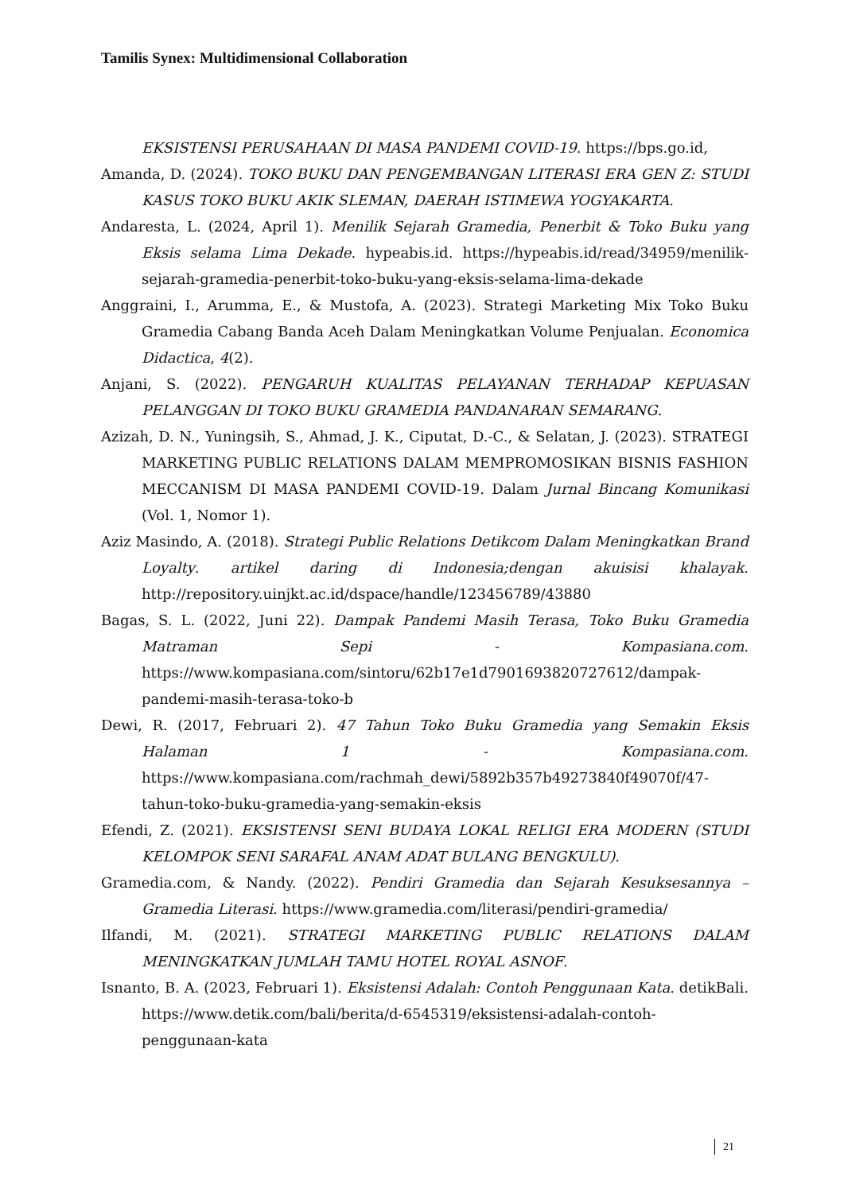Tamilis Synex: Multidimensional Collaboration
EKSISTENSI PERUSAHAAN DI MASA PANDEMI COVID-19. https://bps.go.id,
Amanda, D. (2024). TOKO BUKU DAN PENGEMBANGAN LITERASI ERA GEN Z: STUDI KASUS TOKO BUKU AKIK SLEMAN, DAERAH ISTIMEWA YOGYAKARTA.
Andaresta, L. (2024, April 1). Menilik Sejarah Gramedia, Penerbit & Toko Buku yang Eksis selama Lima Dekade. hypeabis.id. https://hypeabis.id/read/34959/menilik- sejarah-gramedia-penerbit-toko-buku-yang-eksis-selama-lima-dekade
Anggraini, I., Arumma, E., & Mustofa, A. (2023). Strategi Marketing Mix Toko Buku Gramedia Cabang Banda Aceh Dalam Meningkatkan Volume Penjualan. Economica Didactica, 4(2).
Anjani, S. (2022). PENGARUH KUALITAS PELAYANAN TERHADAP KEPUASAN PELANGGAN DI TOKO BUKU GRAMEDIA PANDANARAN SEMARANG.
Azizah, D. N., Yuningsih, S., Ahmad, J. K., Ciputat, D.-C., & Selatan, J. (2023). STRATEGI MARKETING PUBLIC RELATIONS DALAM MEMPROMOSIKAN BISNIS FASHION MECCANISM DI MASA PANDEMI COVID-19. Dalam Jurnal Bincang Komunikasi (Vol. 1, Nomor 1).
Aziz Masindo, A. (2018). Strategi Public Relations Detikcom Dalam Meningkatkan Brand Loyalty. artikel daring di Indonesia;dengan akuisisi khalayak. http://repository.uinjkt.ac.id/dspace/handle/123456789/43880
Bagas, S. L. (2022, Juni 22). Dampak Pandemi Masih Terasa, Toko Buku Gramedia Matraman Sepi - Kompasiana.com. https://www.kompasiana.com/sintoru/62b17e1d7901693820727612/dampak-pandemi-masih-terasa-toko-b
Dewi, R. (2017, Februari 2). 47 Tahun Toko Buku Gramedia yang Semakin Eksis Halaman 1 - Kompasiana.com. https://www.kompasiana.com/rachmah_dewi/5892b357b49273840f49070f/47-tahun-toko-buku-gramedia-yang-semakin-eksis
Efendi, Z. (2021). EKSISTENSI SENI BUDAYA LOKAL RELIGI ERA MODERN (STUDI KELOMPOK SENI SARAFAL ANAM ADAT BULANG BENGKULU).
Gramedia.com, & Nandy. (2022). Pendiri Gramedia dan Sejarah Kesuksesannya – Gramedia Literasi. https://www.gramedia.com/literasi/pendiri-gramedia/
Ilfandi, M. (2021). STRATEGI MARKETING PUBLIC RELATIONS DALAM MENINGKATKAN JUMLAH TAMU HOTEL ROYAL ASNOF.
Isnanto, B. A. (2023, Februari 1). Eksistensi Adalah: Contoh Penggunaan Kata. detikBali. https://www.detik.com/bali/berita/d-6545319/eksistensi-adalah-contoh-penggunaan-kata
21